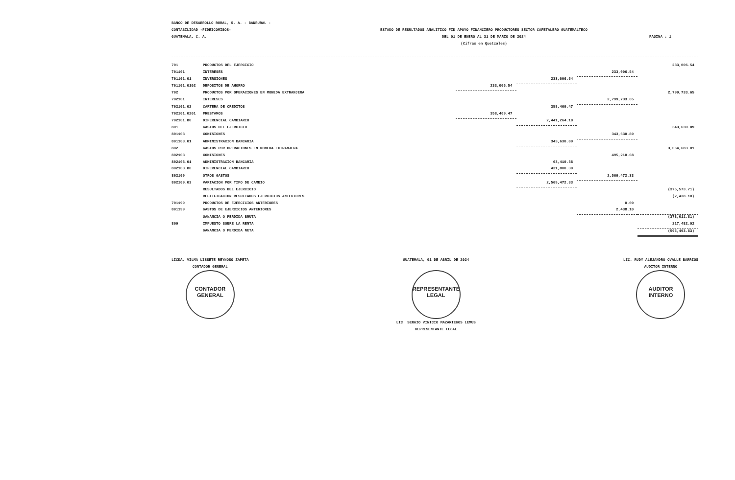BANCO DE DESARROLLO RURAL, S. A. - BANRURAL -
CONTABILIDAD -FIDEICOMISOS-
GUATEMALA, C. A.
ESTADO DE RESULTADOS ANALITICO FID APOYO FINANCIERO PRODUCTORES SECTOR CAFETALERO GUATEMALTECO
DEL 01 DE ENERO AL 31 DE MARZO DE 2024
(Cifras en Quetzales)
PAGINA : 1
| 701 | PRODUCTOS DEL EJERCICIO | | | | 233,006.54 |
| 701101 | INTERESES | | | 233,006.54 | |
| 701101.01 | INVERSIONES | | 233,006.54 | | |
| 701101.0102 | DEPOSITOS DE AHORRO | 233,006.54 | | | |
| 702 | PRODUCTOS POR OPERACIONES EN MONEDA EXTRANJERA | | | | 2,799,733.65 |
| 702101 | INTERESES | | | 2,799,733.65 | |
| 702101.02 | CARTERA DE CREDITOS | | 358,469.47 | | |
| 702101.0201 | PRESTAMOS | 358,469.47 | | | |
| 702101.80 | DIFERENCIAL CAMBIARIO | | 2,441,264.18 | | |
| 801 | GASTOS DEL EJERCICIO | | | | 343,630.89 |
| 801103 | COMISIONES | | | 343,630.89 | |
| 801103.01 | ADMINISTRACION BANCARIA | | 343,630.89 | | |
| 802 | GASTOS POR OPERACIONES EN MONEDA EXTRANJERA | | | | 3,064,683.01 |
| 802103 | COMISIONES | | | 495,210.68 | |
| 802103.01 | ADMINISTRACION BANCARIA | | 63,410.38 | | |
| 802103.80 | DIFERENCIAL CAMBIARIO | | 431,800.30 | | |
| 802109 | OTROS GASTOS | | | 2,569,472.33 | |
| 802109.03 | VARIACION POR TIPO DE CAMBIO | | 2,569,472.33 | | |
| | RESULTADOS DEL EJERCICIO | | | | (375,573.71) |
| | RECTIFICACION RESULTADOS EJERCICIOS ANTERIORES | | | | (2,438.10) |
| 701199 | PRODUCTOS DE EJERCICIOS ANTERIORES | | | 0.00 | |
| 801199 | GASTOS DE EJERCICIOS ANTERIORES | | | 2,438.10 | |
| | GANANCIA O PERDIDA BRUTA | | | | (378,011.81) |
| 899 | IMPUESTO SOBRE LA RENTA | | | | 217,482.02 |
| | GANANCIA O PERDIDA NETA | | | | (595,493.83) |
LICDA. VILMA LISSETE REYNOSO ZAPETA
CONTADOR GENERAL
CONTADOR
GENERAL
GUATEMALA, 01 DE ABRIL DE 2024
REPRESENTANTE
LEGAL
LIC. SERGIO VINICIO MAZARIEGOS LEMUS
REPRESENTANTE LEGAL
LIC. RUDY ALEJANDRO OVALLE BARRIOS
AUDITOR INTERNO
AUDITOR
INTERNO